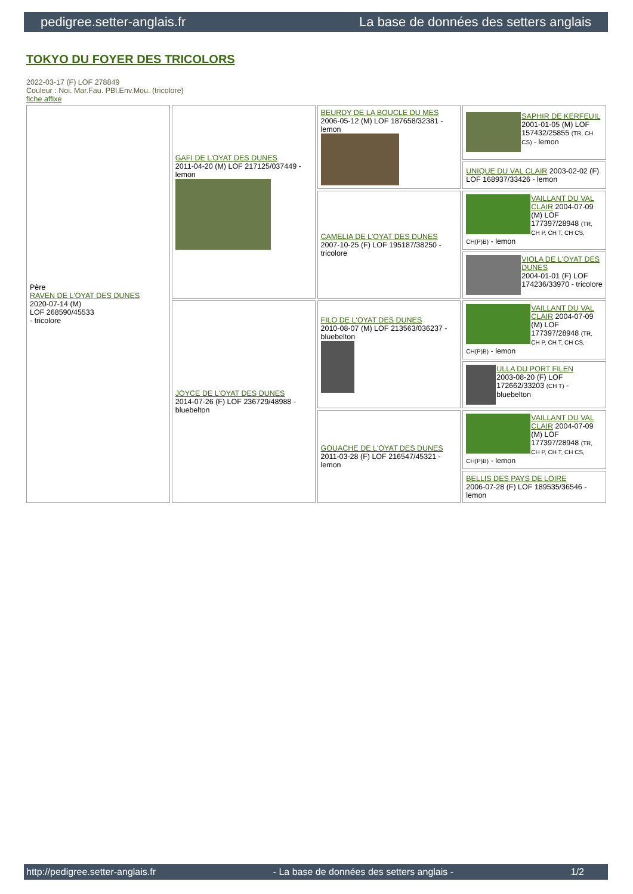pedigree.setter-anglais.fr La base de données des setters anglais
TOKYO DU FOYER DES TRICOLORS
2022-03-17 (F) LOF 278849
Couleur : Noi. Mar.Fau. PBl.Env.Mou. (tricolore)
fiche affixe
| Père RAVEN DE L'OYAT DES DUNES 2020-07-14 (M) LOF 268590/45533 - tricolore | GAFI DE L'OYAT DES DUNES 2011-04-20 (M) LOF 217125/037449 - lemon | BEURDY DE LA BOUCLE DU MES 2006-05-12 (M) LOF 187658/32381 - lemon | SAPHIR DE KERFEUIL 2001-01-05 (M) LOF 157432/25855 (TR, CH CS) - lemon |
| | | | UNIQUE DU VAL CLAIR 2003-02-02 (F) LOF 168937/33426 - lemon |
| | | CAMELIA DE L'OYAT DES DUNES 2007-10-25 (F) LOF 195187/38250 - tricolore | VAILLANT DU VAL CLAIR 2004-07-09 (M) LOF 177397/28948 (TR, CH P, CH T, CH CS, CH(P)B) - lemon |
| | | | VIOLA DE L'OYAT DES DUNES 2004-01-01 (F) LOF 174236/33970 - tricolore |
| | JOYCE DE L'OYAT DES DUNES 2014-07-26 (F) LOF 236729/48988 - bluebelton | FILO DE L'OYAT DES DUNES 2010-08-07 (M) LOF 213563/036237 - bluebelton | VAILLANT DU VAL CLAIR 2004-07-09 (M) LOF 177397/28948 (TR, CH P, CH T, CH CS, CH(P)B) - lemon |
| | | | ULLA DU PORT FILEN 2003-08-20 (F) LOF 172662/33203 (CH T) - bluebelton |
| | | GOUACHE DE L'OYAT DES DUNES 2011-03-28 (F) LOF 216547/45321 - lemon | VAILLANT DU VAL CLAIR 2004-07-09 (M) LOF 177397/28948 (TR, CH P, CH T, CH CS, CH(P)B) - lemon |
| | | | BELLIS DES PAYS DE LOIRE 2006-07-28 (F) LOF 189535/36546 - lemon |
http://pedigree.setter-anglais.fr - La base de données des setters anglais - 1/2